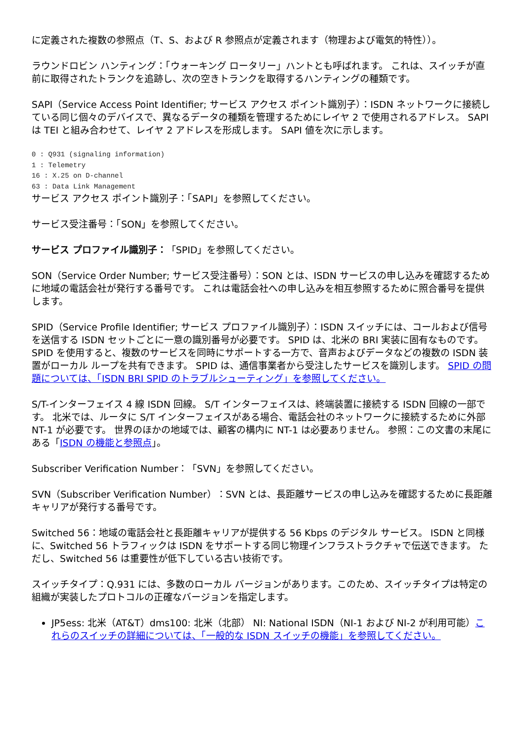に定義された複数の参照点（T、S、および R 参照点が定義されます（物理および電気的特性））。
ラウンドロビン ハンティング：「ウォーキング ロータリー」ハントとも呼ばれます。 これは、スイッチが直前に取得されたトランクを追跡し、次の空きトランクを取得するハンティングの種類です。
SAPI（Service Access Point Identifier; サービス アクセス ポイント識別子）：ISDN ネットワークに接続している同じ個々のデバイスで、異なるデータの種類を管理するためにレイヤ 2 で使用されるアドレス。 SAPI は TEI と組み合わせて、レイヤ 2 アドレスを形成します。 SAPI 値を次に示します。
0 : Q931 (signaling information)
1 : Telemetry
16 : X.25 on D-channel
63 : Data Link Management
サービス アクセス ポイント識別子：「SAPI」を参照してください。
サービス受注番号：「SON」を参照してください。
サービス プロファイル識別子：「SPID」を参照してください。
SON（Service Order Number; サービス受注番号）：SON とは、ISDN サービスの申し込みを確認するために地域の電話会社が発行する番号です。 これは電話会社への申し込みを相互参照するために照合番号を提供します。
SPID（Service Profile Identifier; サービス プロファイル識別子）：ISDN スイッチには、コールおよび信号を送信する ISDN セットごとに一意の識別番号が必要です。 SPID は、北米の BRI 実装に固有なものです。 SPID を使用すると、複数のサービスを同時にサポートする一方で、音声およびデータなどの複数の ISDN 装置がローカル ループを共有できます。 SPID は、通信事業者から受注したサービスを識別します。 SPID の問題については、「ISDN BRI SPID のトラブルシューティング」を参照してください。
S/T-インターフェイス 4 線 ISDN 回線。 S/T インターフェイスは、終端装置に接続する ISDN 回線の一部です。 北米では、ルータに S/T インターフェイスがある場合、電話会社のネットワークに接続するために外部 NT-1 が必要です。 世界のほかの地域では、顧客の構内に NT-1 は必要ありません。 参照：この文書の末尾にある「ISDN の機能と参照点」。
Subscriber Verification Number：「SVN」を参照してください。
SVN（Subscriber Verification Number）：SVN とは、長距離サービスの申し込みを確認するために長距離キャリアが発行する番号です。
Switched 56：地域の電話会社と長距離キャリアが提供する 56 Kbps のデジタル サービス。 ISDN と同様に、Switched 56 トラフィックは ISDN をサポートする同じ物理インフラストラクチャで伝送できます。 ただし、Switched 56 は重要性が低下している古い技術です。
スイッチタイプ：Q.931 には、多数のローカル バージョンがあります。このため、スイッチタイプは特定の組織が実装したプロトコルの正確なバージョンを指定します。
JP5ess: 北米（AT&T）dms100: 北米（北部） NI: National ISDN（NI-1 および NI-2 が利用可能）これらのスイッチの詳細については、「一般的な ISDN スイッチの機能」を参照してください。